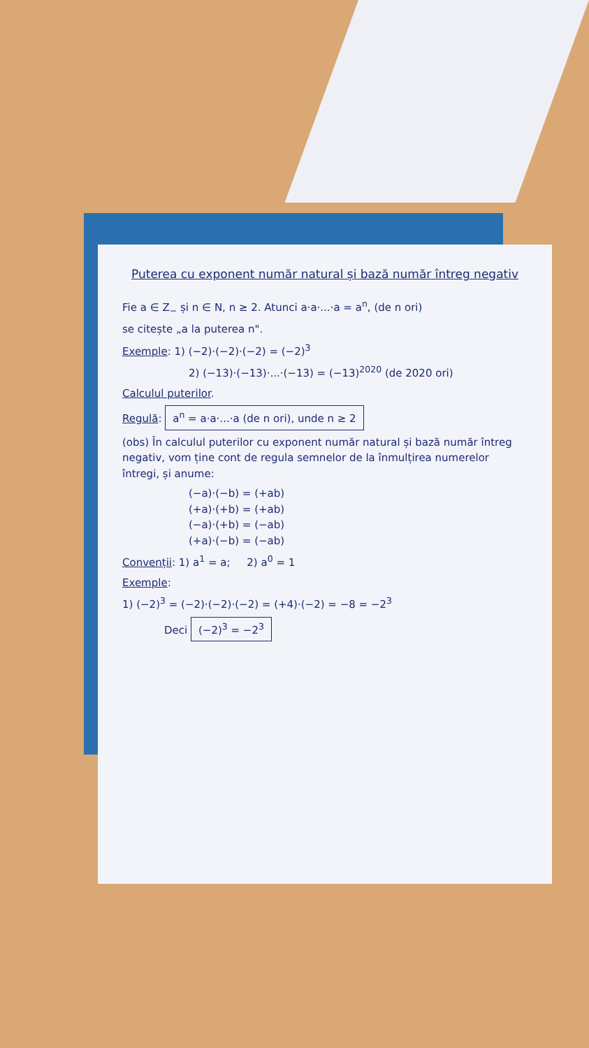Puterea cu exponent număr natural și bază număr întreg negativ
Fie a ∈ Z<sub>−</sub> și n ∈ N, n ≥ 2. Atunci a·a·...·a = a<sup>n</sup>, (de n ori)
se citește „a la puterea n".
Exemple: 1) (−2)·(−2)·(−2) = (−2)<sup>3</sup>
2) (−13)·(−13)·...·(−13) = (−13)<sup>2020</sup> (de 2020 ori)
Calculul puterilor.
Regulă: a<sup>n</sup> = a·a·...·a (de n ori), unde n ≥ 2
(obs) În calculul puterilor cu exponent număr natural și bază număr întreg negativ, vom ține cont de regula semnelor de la înmulțirea numerelor întregi, și anume:
(−a)·(−b) = (+ab)
(+a)·(+b) = (+ab)
(−a)·(+b) = (−ab)
(+a)·(−b) = (−ab)
Convenții: 1) a<sup>1</sup> = a; 2) a<sup>0</sup> = 1
Exemple:
1) (−2)<sup>3</sup> = (−2)·(−2)·(−2) = (+4)·(−2) = −8 = −2<sup>3</sup>
Deci (−2)<sup>3</sup> = −2<sup>3</sup>